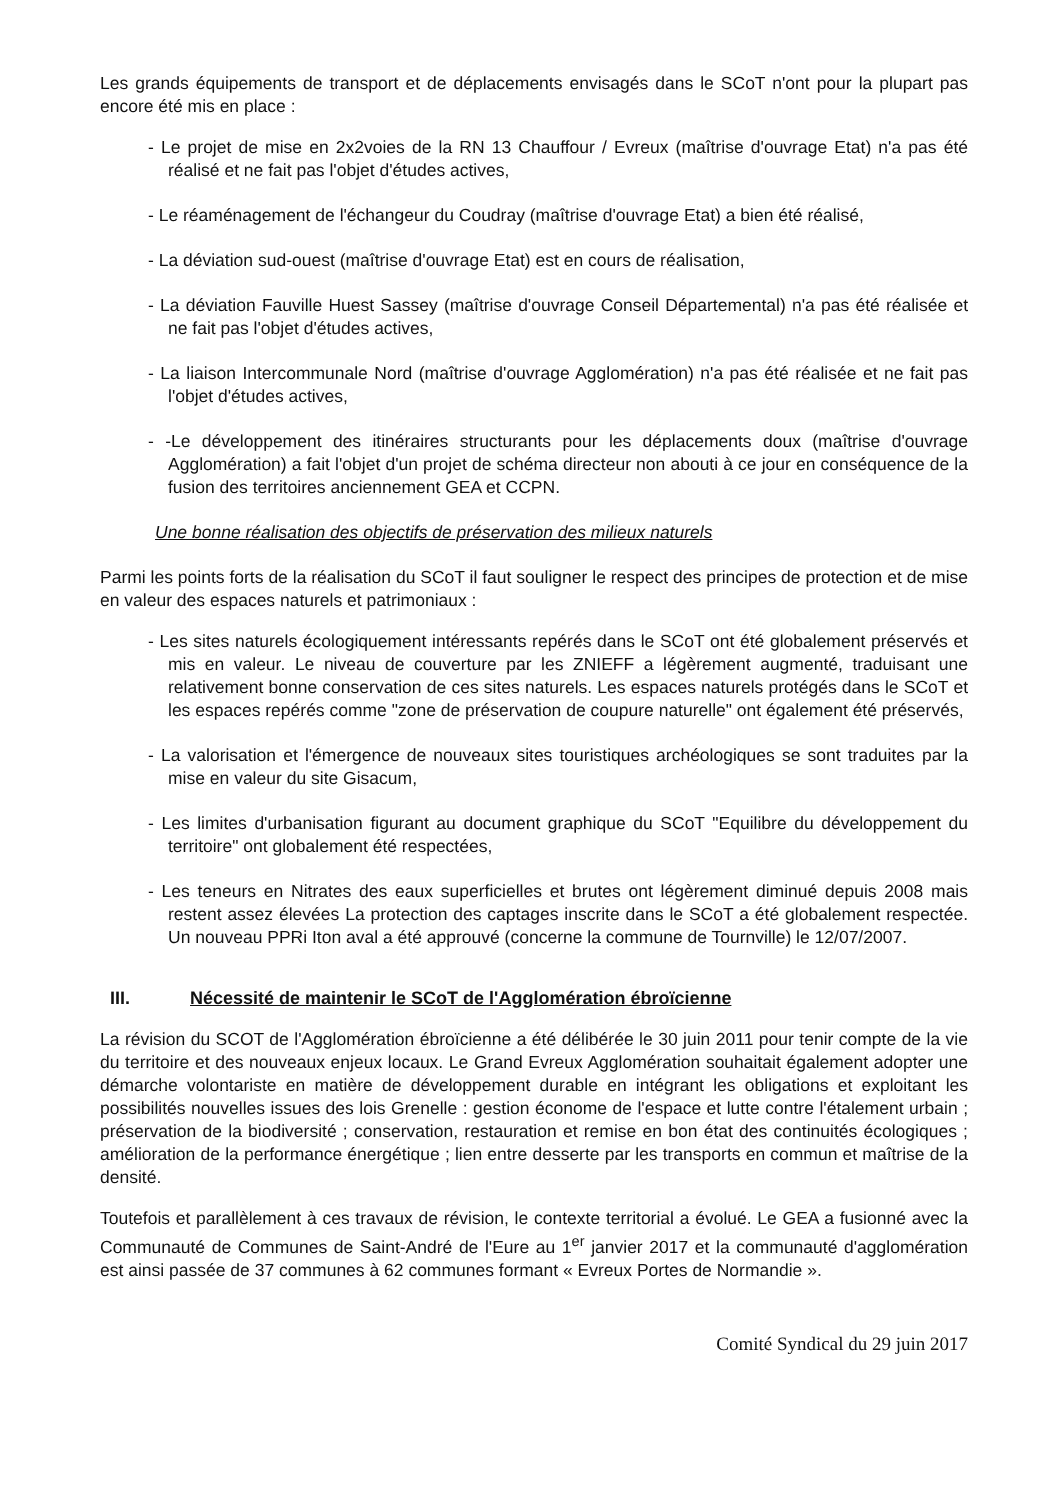Les grands équipements de transport et de déplacements envisagés dans le SCoT n'ont pour la plupart pas encore été mis en place :
- Le projet de mise en 2x2voies de la RN 13 Chauffour / Evreux (maîtrise d'ouvrage Etat) n'a pas été réalisé et ne fait pas l'objet d'études actives,
- Le réaménagement de l'échangeur du Coudray (maîtrise d'ouvrage Etat) a bien été réalisé,
- La déviation sud-ouest (maîtrise d'ouvrage Etat) est en cours de réalisation,
- La déviation Fauville Huest Sassey (maîtrise d'ouvrage Conseil Départemental) n'a pas été réalisée et ne fait pas l'objet d'études actives,
- La liaison Intercommunale Nord (maîtrise d'ouvrage Agglomération) n'a pas été réalisée et ne fait pas l'objet d'études actives,
- -Le développement des itinéraires structurants pour les déplacements doux (maîtrise d'ouvrage Agglomération) a fait l'objet d'un projet de schéma directeur non abouti à ce jour en conséquence de la fusion des territoires anciennement GEA et CCPN.
Une bonne réalisation des objectifs de préservation des milieux naturels
Parmi les points forts de la réalisation du SCoT il faut souligner le respect des principes de protection et de mise en valeur des espaces naturels et patrimoniaux :
- Les sites naturels écologiquement intéressants repérés dans le SCoT ont été globalement préservés et mis en valeur. Le niveau de couverture par les ZNIEFF a légèrement augmenté, traduisant une relativement bonne conservation de ces sites naturels. Les espaces naturels protégés dans le SCoT et les espaces repérés comme "zone de préservation de coupure naturelle" ont également été préservés,
- La valorisation et l'émergence de nouveaux sites touristiques archéologiques se sont traduites par la mise en valeur du site Gisacum,
- Les limites d'urbanisation figurant au document graphique du SCoT "Equilibre du développement du territoire" ont globalement été respectées,
- Les teneurs en Nitrates des eaux superficielles et brutes ont légèrement diminué depuis 2008 mais restent assez élevées La protection des captages inscrite dans le SCoT a été globalement respectée. Un nouveau PPRi Iton aval a été approuvé (concerne la commune de Tournville) le 12/07/2007.
III. Nécessité de maintenir le SCoT de l'Agglomération ébroïcienne
La révision du SCOT de l'Agglomération ébroïcienne a été délibérée le 30 juin 2011 pour tenir compte de la vie du territoire et des nouveaux enjeux locaux. Le Grand Evreux Agglomération souhaitait également adopter une démarche volontariste en matière de développement durable en intégrant les obligations et exploitant les possibilités nouvelles issues des lois Grenelle : gestion économe de l'espace et lutte contre l'étalement urbain ; préservation de la biodiversité ; conservation, restauration et remise en bon état des continuités écologiques ; amélioration de la performance énergétique ; lien entre desserte par les transports en commun et maîtrise de la densité.
Toutefois et parallèlement à ces travaux de révision, le contexte territorial a évolué. Le GEA a fusionné avec la Communauté de Communes de Saint-André de l'Eure au 1<sup>er</sup> janvier 2017 et la communauté d'agglomération est ainsi passée de 37 communes à 62 communes formant « Evreux Portes de Normandie ».
Comité Syndical du 29 juin 2017